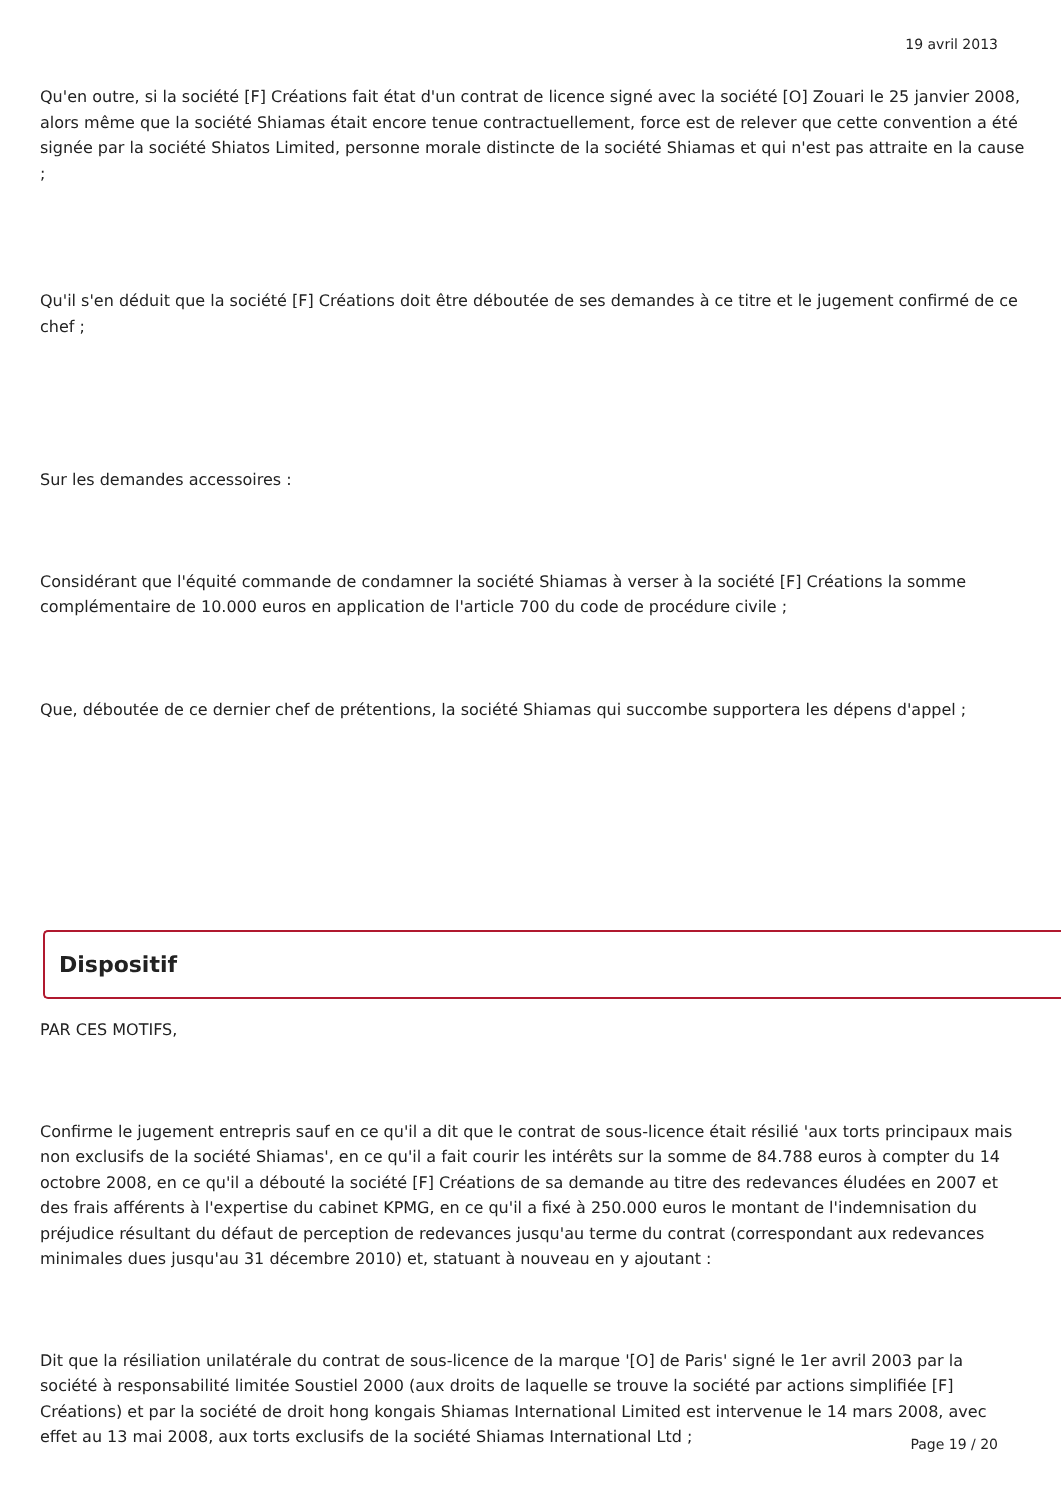19 avril 2013
Qu'en outre, si la société [F] Créations fait état d'un contrat de licence signé avec la société [O] Zouari le 25 janvier 2008, alors même que la société Shiamas était encore tenue contractuellement, force est de relever que cette convention a été signée par la société Shiatos Limited, personne morale distincte de la société Shiamas et qui n'est pas attraite en la cause ;
Qu'il s'en déduit que la société [F] Créations doit être déboutée de ses demandes à ce titre et le jugement confirmé de ce chef ;
Sur les demandes accessoires :
Considérant que l'équité commande de condamner la société Shiamas à verser à la société [F] Créations la somme complémentaire de 10.000 euros en application de l'article 700 du code de procédure civile ;
Que, déboutée de ce dernier chef de prétentions, la société Shiamas qui succombe supportera les dépens d'appel ;
Dispositif
PAR CES MOTIFS,
Confirme le jugement entrepris sauf en ce qu'il a dit que le contrat de sous-licence était résilié 'aux torts principaux mais non exclusifs de la société Shiamas', en ce qu'il a fait courir les intérêts sur la somme de 84.788 euros à compter du 14 octobre 2008, en ce qu'il a débouté la société [F] Créations de sa demande au titre des redevances éludées en 2007 et des frais afférents à l'expertise du cabinet KPMG, en ce qu'il a fixé à 250.000 euros le montant de l'indemnisation du préjudice résultant du défaut de perception de redevances jusqu'au terme du contrat (correspondant aux redevances minimales dues jusqu'au 31 décembre 2010) et, statuant à nouveau en y ajoutant :
Dit que la résiliation unilatérale du contrat de sous-licence de la marque '[O] de Paris' signé le 1er avril 2003 par la société à responsabilité limitée Soustiel 2000 (aux droits de laquelle se trouve la société par actions simplifiée [F] Créations) et par la société de droit hong kongais Shiamas International Limited est intervenue le 14 mars 2008, avec effet au 13 mai 2008, aux torts exclusifs de la société Shiamas International Ltd ;
Page 19 / 20